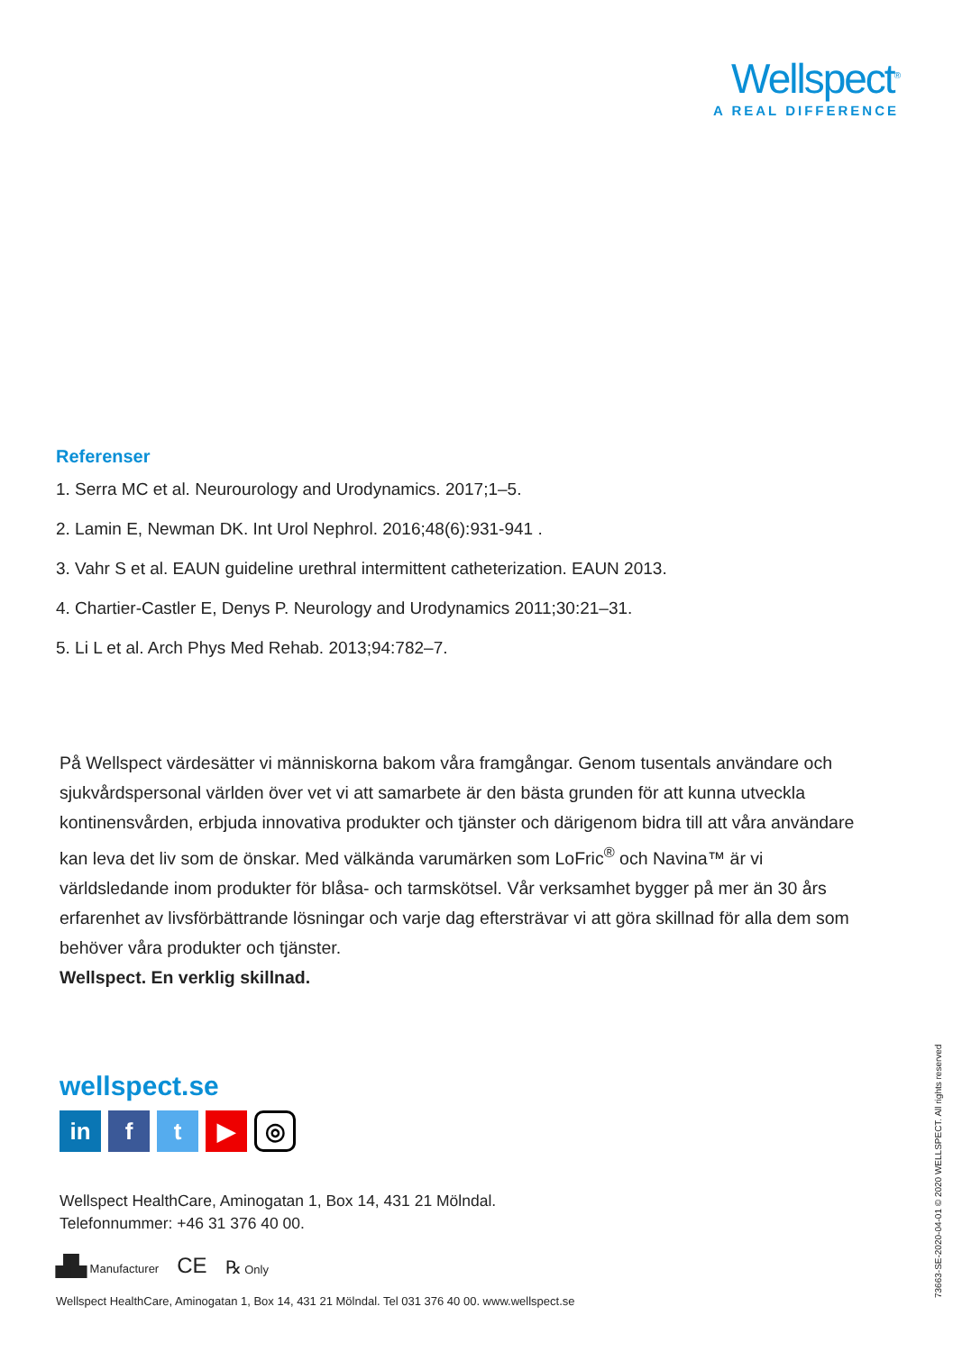Wellspect<sup>®</sup>
A REAL DIFFERENCE
Referenser
1. Serra MC et al. Neurourology and Urodynamics. 2017;1–5.
2. Lamin E, Newman DK. Int Urol Nephrol. 2016;48(6):931-941 .
3. Vahr S et al. EAUN guideline urethral intermittent catheterization. EAUN 2013.
4. Chartier-Castler E, Denys P. Neurology and Urodynamics 2011;30:21–31.
5. Li L et al. Arch Phys Med Rehab. 2013;94:782–7.
På Wellspect värdesätter vi människorna bakom våra framgångar. Genom tusentals användare och sjukvårdspersonal världen över vet vi att samarbete är den bästa grunden för att kunna utveckla kontinensvården, erbjuda innovativa produkter och tjänster och därigenom bidra till att våra användare kan leva det liv som de önskar. Med välkända varumärken som LoFric<sup>®</sup> och Navina™ är vi världsledande inom produkter för blåsa- och tarmskötsel. Vår verksamhet bygger på mer än 30 års erfarenhet av livsförbättrande lösningar och varje dag eftersträvar vi att göra skillnad för alla dem som behöver våra produkter och tjänster.
Wellspect. En verklig skillnad.
wellspect.se
in ft ▶ ◎
Wellspect HealthCare, Aminogatan 1, Box 14, 431 21 Mölndal.
Telefonnummer: +46 31 376 40 00.
▟▙ Manufacturer CE ℞ Only
Wellspect HealthCare, Aminogatan 1, Box 14, 431 21 Mölndal. Tel 031 376 40 00. www.wellspect.se
73663-SE-2020-04-01 © 2020 WELLSPECT. All rights reserved